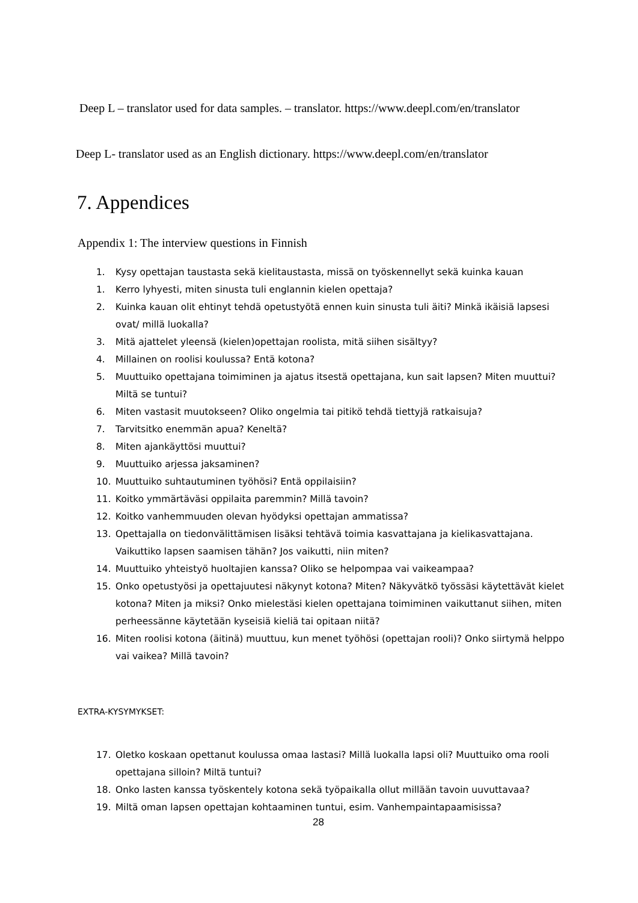Deep L – translator used for data samples. – translator. https://www.deepl.com/en/translator
Deep L- translator used as an English dictionary. https://www.deepl.com/en/translator
7. Appendices
Appendix 1: The interview questions in Finnish
1. Kysy opettajan taustasta sekä kielitaustasta, missä on työskennellyt sekä kuinka kauan
1. Kerro lyhyesti, miten sinusta tuli englannin kielen opettaja?
2. Kuinka kauan olit ehtinyt tehdä opetustyötä ennen kuin sinusta tuli äiti? Minkä ikäisiä lapsesi ovat/ millä luokalla?
3. Mitä ajattelet yleensä (kielen)opettajan roolista, mitä siihen sisältyy?
4. Millainen on roolisi koulussa? Entä kotona?
5. Muuttuiko opettajana toimiminen ja ajatus itsestä opettajana, kun sait lapsen? Miten muuttui? Miltä se tuntui?
6. Miten vastasit muutokseen? Oliko ongelmia tai pitikö tehdä tiettyjä ratkaisuja?
7. Tarvitsitko enemmän apua? Keneltä?
8. Miten ajankäyttösi muuttui?
9. Muuttuiko arjessa jaksaminen?
10. Muuttuiko suhtautuminen työhösi? Entä oppilaisiin?
11. Koitko ymmärtäväsi oppilaita paremmin? Millä tavoin?
12. Koitko vanhemmuuden olevan hyödyksi opettajan ammatissa?
13. Opettajalla on tiedonvälittämisen lisäksi tehtävä toimia kasvattajana ja kielikasvattajana. Vaikuttiko lapsen saamisen tähän? Jos vaikutti, niin miten?
14. Muuttuiko yhteistyö huoltajien kanssa? Oliko se helpompaa vai vaikeampaa?
15. Onko opetustyösi ja opettajuutesi näkynyt kotona? Miten? Näkyvätkö työssäsi käytettävät kielet kotona? Miten ja miksi? Onko mielestäsi kielen opettajana toimiminen vaikuttanut siihen, miten perheessänne käytetään kyseisiä kieliä tai opitaan niitä?
16. Miten roolisi kotona (äitinä) muuttuu, kun menet työhösi (opettajan rooli)? Onko siirtymä helppo vai vaikea? Millä tavoin?
EXTRA-KYSYMYKSET:
17. Oletko koskaan opettanut koulussa omaa lastasi? Millä luokalla lapsi oli? Muuttuiko oma rooli opettajana silloin? Miltä tuntui?
18. Onko lasten kanssa työskentely kotona sekä työpaikalla ollut millään tavoin uuvuttavaa?
19. Miltä oman lapsen opettajan kohtaaminen tuntui, esim. Vanhempaintapaamisissa?
28